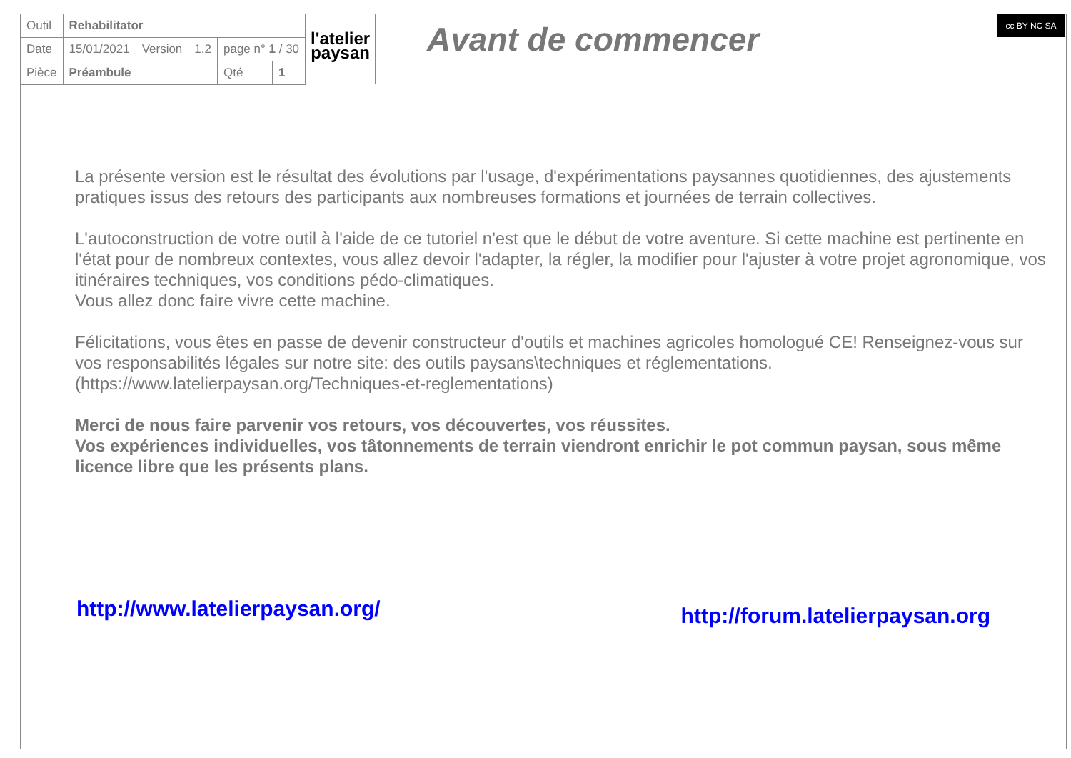| Outil | Rehabilitator | | | | |
| Date | 15/01/2021 | Version | 1.2 | page n° 1 / 30 | |
| Pièce | Préambule | | | Qté | 1 |
l'atelier
paysan
Avant de commencer
cc BY NC SA
La présente version est le résultat des évolutions par l'usage, d'expérimentations paysannes quotidiennes, des ajustements pratiques issus des retours des participants aux nombreuses formations et journées de terrain collectives.
L'autoconstruction de votre outil à l'aide de ce tutoriel n'est que le début de votre aventure. Si cette machine est pertinente en l'état pour de nombreux contextes, vous allez devoir l'adapter, la régler, la modifier pour l'ajuster à votre projet agronomique, vos itinéraires techniques, vos conditions pédo-climatiques.
Vous allez donc faire vivre cette machine.
Félicitations, vous êtes en passe de devenir constructeur d'outils et machines agricoles homologué CE! Renseignez-vous sur vos responsabilités légales sur notre site: des outils paysans\techniques et réglementations.
(https://www.latelierpaysan.org/Techniques-et-reglementations)
Merci de nous faire parvenir vos retours, vos découvertes, vos réussites.
Vos expériences individuelles, vos tâtonnements de terrain viendront enrichir le pot commun paysan, sous même licence libre que les présents plans.
http://www.latelierpaysan.org/ http://forum.latelierpaysan.org